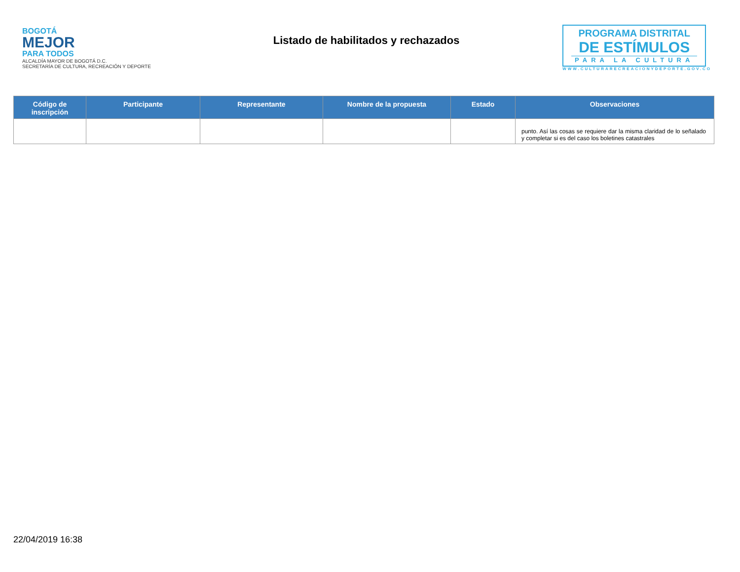BOGOTÁ
MEJOR
PARA TODOS
ALCALDÍA MAYOR DE BOGOTÁ D.C.
SECRETARÍA DE CULTURA, RECREACIÓN Y DEPORTE
Listado de habilitados y rechazados
PROGRAMA DISTRITAL
DE ESTÍMULOS
PARA LA CULTURA
WWW.CULTURARECREACIONYDEPORTE.GOV.CO
| Código de inscripción | Participante | Representante | Nombre de la propuesta | Estado | Observaciones |
| --- | --- | --- | --- | --- | --- |
| | | | | | punto. Así las cosas se requiere dar la misma claridad de lo señalado y completar si es del caso los boletines catastrales |
22/04/2019 16:38